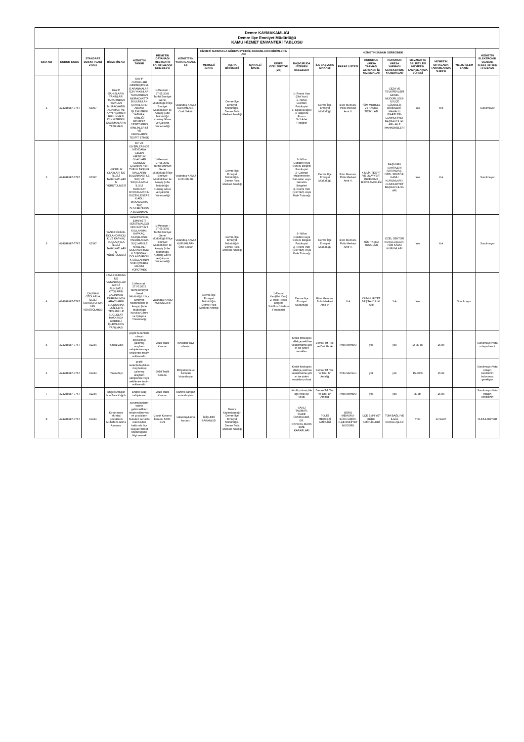| Demre KAYMAKAMLIĞI Demre İlçe Emniyet Müdürlüğü KAMU HİZMET ENVANTERİ TABLOSU | | | | | | | | | | | | | | | | | | | |
| SIRA NO | KURUM KODU | STANDART DOSYA PLANI KODU | HİZMETİN ADI | HİZMETİN TANIMI | HİZMETİN DAYANAĞI MEVZUATIN ADI VE MADDE NUMARASI | HİZMETTEN YARARLANANLAR | HİZMETİ SUNMAKLA GÖREVLİ/YETKİLİ KURUMLARIN BİRİMLERİN ADI | | | | HİZMETİN SUNUM SÜRECİNDE | | | | | | | | HİZMETİN ELEKTRONİK OLARAK SUNULUP SUN ULMADIĞI |
| | | | | | | | MERKEZİ İDARE | TAŞRA BİRİMLERİ | MAHALLİ İDARE | DİĞER ÖZELSEKTÖR (VB) | BAŞVURUDA İSTENEN BELGELER | İLK BAŞVURU MAKAMI | PARAF LİSTESİ | KURUMUN VARSA YAPMASI GEREKEN İÇ YAZIŞMALAR | KURUMUN VARSA YAPMASI GEREKEN DIŞ YAZIŞMALAR | MEVZUATTA BELİRTİLEN HİZMETİN TAMAMLANMA SÜRESİ | HİZMETİN ORTALAMA TAMAMLANMA SÜRESİ | YILLIK İŞLEM SAYISI | |
| 1 | 424288987-7767 | 62397 | KAYIP ŞAHISLARIN YAKINLARI TARAFINDAN YAPILAN MÜRACAATIN ALINMASI VE KAYIP ŞAHSIN BULUNMASI İÇİN GEREKLİ ÇALIŞMALARIN YAPILMASI | KAYIP OLDUKLARI GEREKÇESİYLE ARANMALARI İÇİN YAKINLARI TARAFINDAN MÜRACAATTA BULUNULAN ŞAHISLARIN ARAMA İŞLEMLERİNİ YAPMAK, KİMLİĞİ BELİRSİZ CESETLERİN KİMLİKLERİNİ VE YAKINLARINI TESPİT ETMEK | 1-Mevzuat : 27.05.2002 Tarihli Emniyet Genel Müdürlüğü İl İlçe Emniyet Müdürlükleri ile Asayiş Şube Müdürlüğü Kuruluş Görev ve Çalışma Yönetmeliği | Vatandaş-KAMU KURUMLARI-Özel Sektör | | Demre İlçe Emniyet Müdürlüğü-Demre Polis Merkezi Amirliği | | | 1- Resmi Yazı (Üst Yazı) 2- Nüfus Cüzdanı Fotokopisi 3- Eşkal Belgesi 4- Başvuru Formu 5- 2 Adet Fotoğraf | Demre İlçe Emniyet Müdürlüğü | Büro Memuru, Polis Merkezi Amir V. | TÜM MERKEZ VE TAŞRA TEŞKİLATI | CEZA VE TEVKİFEVLERİ GENEL MÜDÜRLÜĞÜ- İL/İLÇE GÜVENLİK BİRİMLERİ- MAHALLİ İDARELER- CUMHURİYET BAŞSAVCILIKLARI- AİLE MAHKEMELERİ | Yok | Yok | | Sunulmuyor |
| 2 | 424288987-7767 | 62397 | HIRSIZLIK OLAYLARI İLE İLGİLİ TAHKİKATLARIN YÜRÜTÜLMESİ | EV VE İŞYERLERİNDE MEYDANA GELEN HIRSIZLIK OLAYLARI SONUCU ÇALINAN HER TÜRLÜ TAŞINIR MALLARIN BULUNMASI İLE SUÇ VE SUÇLULARLA İLGİLİ TAHKİKAT EVRAKLARININ DÜZENLENEREK ADLİ MAKAMLARA SUÇ DUYURUSUNDA BULUNMAK | 1-Mevzuat : 27.05.2002 Tarihli Emniyet Genel Müdürlüğü İl İlçe Emniyet Müdürlükleri ile Asayiş Şube Müdürlüğü Kuruluş Görev ve Çalışma Yönetmeliği | Vatandaş-KAMU KURUMLAR | | Demre İlçe Emniyet Müdürlüğü-Demre Polis Merkezi Amirliği | | | 1- Nüfus Cüzdanı veya Sürücü Belgesi Fotokopisi 2- Çalınan Malzemelerin Faturaları veya Garanta Belgeleri 3- Resmi Yazı (Üst Yazı) veya İfade Tutanağı | Demre İlçe Emniyet Müdürlüğü | Büro Memuru, Polis Merkezi Amir V. | KİMLİK TESPİT VE OLAYYERİ İNCELEME BÜRO AMİRLİĞİ | BAŞVURU SAHİPLERİ (VATANDAŞ, ÖZEL SEKTÖR, KAMU KURUMLARI)- CUMHURİYET BAŞSAVCILIKLARI | Yok | Yok | | Sunulmuyor |
| 3 | 424288987-7767 | 62397 | YANKESİCİLİK-DOLANDIRICILIK VE KAPKAÇ SUÇLARIYLA İLGİLİ TAHKİKATLARIN YÜRÜTÜLMESİ | YANKESİCİLİK, EMNİYETİ SÜİSTİMAL(GÜVENİ KÖTÜYE KULLANMA), KAPKAÇ, KARŞILIKSIZ YARARLANMA SUÇLARI İLE NİTELİKLİ DOLANDIRICILIK DIŞINDAKİ DOLANDIRICILIK SUÇLARININ SORUŞTURULMASINI YÜRÜTMEK | 1-Mevzuat : 27.05.2002 Tarihli Emniyet Genel Müdürlüğü İl İlçe Emniyet Müdürlükleri ile Asayiş Şube Müdürlüğü Kuruluş Görev ve Çalışma Yönetmeliği | Vatandaş-KAMU KURUMLARI-Özel Sektör | | Demre İlçe Emniyet Müdürlüğü-Demre Polis Merkezi Amirliği | | | 1- Nüfus Cüzdanı veya Sürücü Belgesi Fotokopisi 2- Resmi Yazı (Üst Yazı) veya İfade Tutanağı | Demre İlçe Emniyet Müdürlüğü | Büro Memuru, Polis Merkezi Amir V. | TÜM TAŞRA TEŞKİLATI | ÖZEL SEKTÖR KURULUŞLARI-TÜM KAMU KURUMLARI | Yok | Yok | | Sunulmuyor |
| 4 | 424288987-7767 | ÇALINAN OTOLARLA İLGİLİ SORUŞTURMANIN YÜRÜTÜLMESİ | KAMU KURUMU İLE VATANDAŞLAR ADINA RUHSATLI OTOLARIN ÇALINMASI DURUMUNDA ARAÇLARIN BULUNARAK İLGİLİLERE TESLİMİ İLE SUÇLULAR HAKKINDA GEREKLİ İŞLEMLERİN YAPILMASI | 1-Mevzuat : 27.05.2002 Tarihli Emniyet Genel Müdürlüğü İl İlçe Emniyet Müdürlükleri ile Asayiş Şube Müdürlüğü Kuruluş Görev ve Çalışma Yönetmeliği | Vatandaş-KAMU KURUMLARI | | Demre İlçe Emniyet Müdürlüğü-Demre Polis Merkezi Amirliği | | | 1-Resmi Yazı(Üst Yazı) 2-Trafik Tescil Belgesi 3-Nüfus Cüzdanı Fotokopisi | Demre İlçe Emniyet Müdürlüğü | Büro Memuru, Polis Merkezi Amir V. | Yok | CUMHURİYET BAŞSAVCILIKLARI | Yok | Yok | | Sunulmuyor | |
| 5 | 424288987-7767 | 91244 | Ruhsat Zayi | çeşitli nedenlerle ruhsatı kaybolmuş çalınmış araçların sahiplerine veya vekillerine teslim edilmesidir. | 2918 Trafik Kanunu | ruhsatlar zayi olanlar | | | | | Kimlik fotokopisi , dilekçe,vekil ise vekaletname,şirket ise şirket evrakları | Demre Trf. Tes. ve Dnt. Br. Ar | Polis Memuru | yok | yok | 15-30 dk | 15 dk | | Sunulmuyor.Vatandaşın kendi |
| 6 | 424288987-7767 | 91244 | Plaka Zayi | çeşitli nedenlerleplakası kaybolmuş çalınmış araçların sahiplerine veya vekillerine teslim edilmesidir. | 2918 Trafik Kanunu | Ehliyetlerine el Konulan Vatandaşlar | | | | | Kimlik fotokopisi , dilekçe,vekil ise vekaletname,şirket ise şirket evrakları,ruhsat | Demre Trf. Tes. ve Dnt. Br. Amirliği | Polis Memuru | yok | yok | 15-30dk | 15 dk | | Sunulmuyor.Vatandaşın kendisinin bulunması gerekiyor |
| 7 | 424288987-7767 | 91244 | Engelli Araçlar İçin Park Kağıdı | Engelli araç sahiplerine. | 2918 Trafik Kanunu | Kazaya karışan vatandaşlara | | | | | Kimlik,ruhsat,dilekçe,vekil ise vekal | Demre Trf. Tes. ve Dnt. Br. Amirliği | Polis Memuru | yok | yok | 30 dk | 15 dk | | Sunulmuyor.Vatandaşın kendisinin |
| 8 | 424288987-7767 | 91244 | Korunmaya Muhtaç Çocukların Muhafaza Altına Alınması | sorumlulukların yerine getirmedikleri tespit edilen vasi ve çocukların hukuken sorumlu olan kişilen hakkında İlçe Sosyal Hizmet Müdürlüğüne bilgi vermek | Çocuk Korumu Kanunu 5395-31/1 | vatandaş/kamu kurumu | İÇİŞLERİ BAKANLIĞI | Demre Kaymakamlığı-Demre İlçe Emniyet Müdürlüğü-Demre Polis Merkezi Amirliği | | | SAVCI TALİMATI, İFADE ÖRNEKLERİ, DR. RAPORU,MAHKEME KARARLARI | POLİS MERKEZİ AMİRLİĞİ | BÜRO MEMURU-BÜRO AMİRİ-İLÇE EMNİYET MÜDÜRÜ | İLÇE EMNİYET BÜRO AMİRLİKLERİ | TÜM BAĞLI VE İLGİLİ KURULUŞLAR | YOK | 12 SAAT | | SUNULMUYOR |